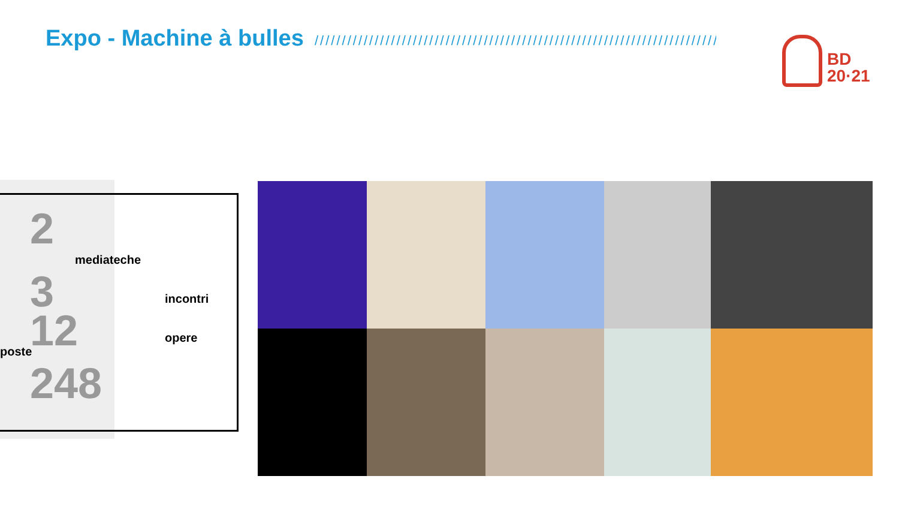Expo - Machine à bulles //////////////////////////////////////////////////////////////////////////
BD
20·21
2
mediateche
3
incontri
12
opere
poste
248